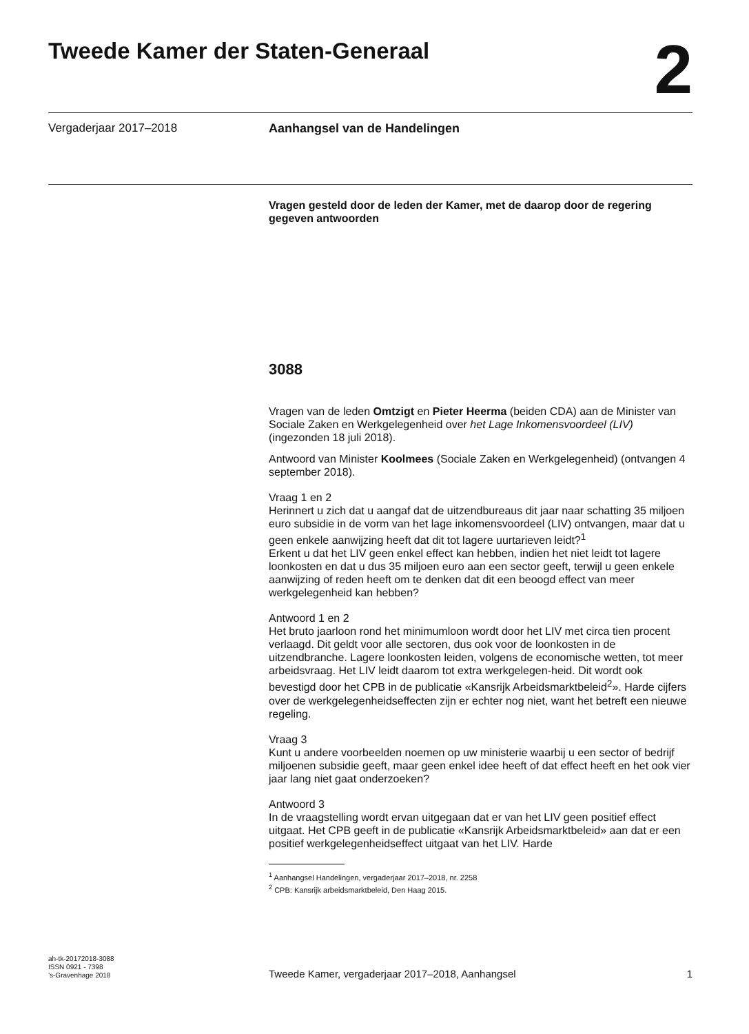Tweede Kamer der Staten-Generaal
2
Vergaderjaar 2017–2018 Aanhangsel van de Handelingen
Vragen gesteld door de leden der Kamer, met de daarop door de regering gegeven antwoorden
3088
Vragen van de leden Omtzigt en Pieter Heerma (beiden CDA) aan de Minister van Sociale Zaken en Werkgelegenheid over het Lage Inkomensvoordeel (LIV) (ingezonden 18 juli 2018).
Antwoord van Minister Koolmees (Sociale Zaken en Werkgelegenheid) (ontvangen 4 september 2018).
Vraag 1 en 2
Herinnert u zich dat u aangaf dat de uitzendbureaus dit jaar naar schatting 35 miljoen euro subsidie in de vorm van het lage inkomensvoordeel (LIV) ontvangen, maar dat u geen enkele aanwijzing heeft dat dit tot lagere uurtarieven leidt?<sup>1</sup>
Erkent u dat het LIV geen enkel effect kan hebben, indien het niet leidt tot lagere loonkosten en dat u dus 35 miljoen euro aan een sector geeft, terwijl u geen enkele aanwijzing of reden heeft om te denken dat dit een beoogd effect van meer werkgelegenheid kan hebben?
Antwoord 1 en 2
Het bruto jaarloon rond het minimumloon wordt door het LIV met circa tien procent verlaagd. Dit geldt voor alle sectoren, dus ook voor de loonkosten in de uitzendbranche. Lagere loonkosten leiden, volgens de economische wetten, tot meer arbeidsvraag. Het LIV leidt daarom tot extra werkgelegen-heid. Dit wordt ook bevestigd door het CPB in de publicatie «Kansrijk Arbeidsmarktbeleid<sup>2</sup>». Harde cijfers over de werkgelegenheidseffecten zijn er echter nog niet, want het betreft een nieuwe regeling.
Vraag 3
Kunt u andere voorbeelden noemen op uw ministerie waarbij u een sector of bedrijf miljoenen subsidie geeft, maar geen enkel idee heeft of dat effect heeft en het ook vier jaar lang niet gaat onderzoeken?
Antwoord 3
In de vraagstelling wordt ervan uitgegaan dat er van het LIV geen positief effect uitgaat. Het CPB geeft in de publicatie «Kansrijk Arbeidsmarktbeleid» aan dat er een positief werkgelegenheidseffect uitgaat van het LIV. Harde
<sup>1</sup> Aanhangsel Handelingen, vergaderjaar 2017–2018, nr. 2258
<sup>2</sup> CPB: Kansrijk arbeidsmarktbeleid, Den Haag 2015.
ah-tk-20172018-3088
ISSN 0921 - 7398
’s-Gravenhage 2018
Tweede Kamer, vergaderjaar 2017–2018, Aanhangsel
1